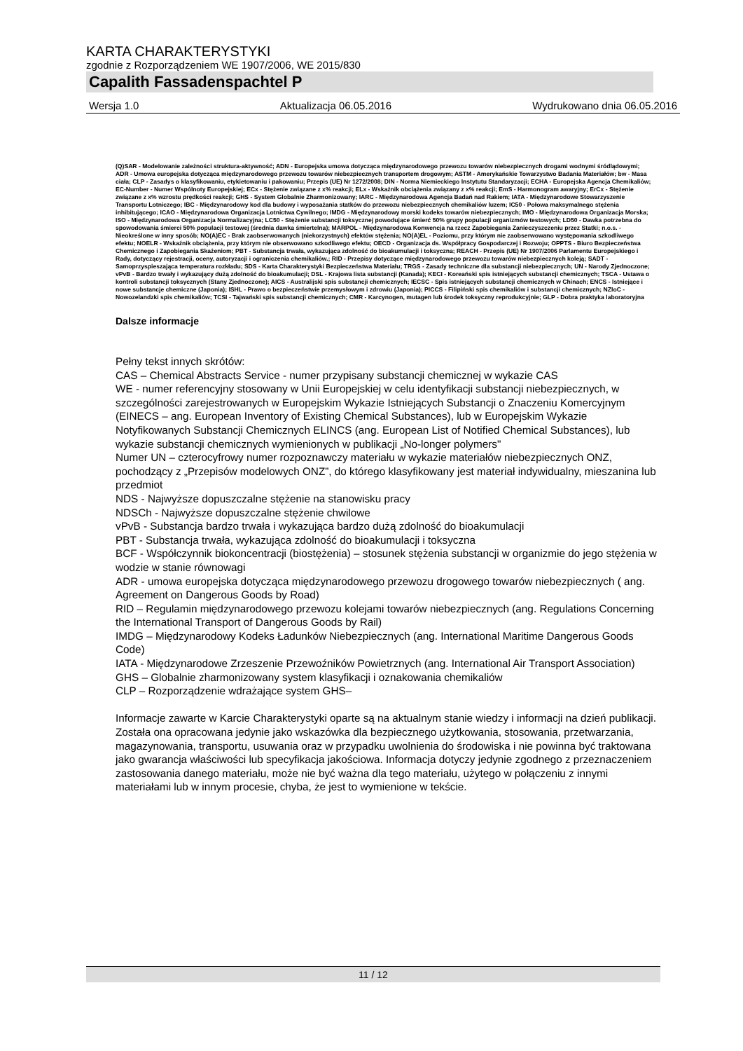KARTA CHARAKTERYSTYKI
zgodnie z Rozporządzeniem WE 1907/2006, WE 2015/830
Capalith Fassadenspachtel P
Wersja 1.0 Aktualizacja 06.05.2016 Wydrukowano dnia 06.05.2016
(Q)SAR - Modelowanie zależności struktura-aktywność; ADN - Europejska umowa dotycząca międzynarodowego przewozu towarów niebezpiecznych drogami wodnymi śródlądowymi; ADR - Umowa europejska dotycząca międzynarodowego przewozu towarów niebezpiecznych transportem drogowym; ASTM - Amerykańskie Towarzystwo Badania Materiałów; bw - Masa ciała; CLP - Zasadys o klasyfikowaniu, etykietowaniu i pakowaniu; Przepis (UE) Nr 1272/2008; DIN - Norma Niemieckiego Instytutu Standaryzacji; ECHA - Europejska Agencja Chemikaliów; EC-Number - Numer Wspólnoty Europejskiej; ECx - Stężenie związane z x% reakcji; ELx - Wskaźnik obciążenia związany z x% reakcji; EmS - Harmonogram awaryjny; ErCx - Stężenie związane z x% wzrostu prędkości reakcji; GHS - System Globalnie Zharmonizowany; IARC - Międzynarodowa Agencja Badań nad Rakiem; IATA - Międzynarodowe Stowarzyszenie Transportu Lotniczego; IBC - Międzynarodowy kod dla budowy i wyposażania statków do przewozu niebezpiecznych chemikaliów luzem; IC50 - Połowa maksymalnego stężenia inhibitującego; ICAO - Międzynarodowa Organizacja Lotnictwa Cywilnego; IMDG - Międzynarodowy morski kodeks towarów niebezpiecznych; IMO - Międzynarodowa Organizacja Morska; ISO - Międzynarodowa Organizacja Normalizacyjna; LC50 - Stężenie substancji toksycznej powodujące śmierć 50% grupy populacji organizmów testowych; LD50 - Dawka potrzebna do spowodowania śmierci 50% populacji testowej (średnia dawka śmiertelna); MARPOL - Międzynarodowa Konwencja na rzecz Zapobiegania Zanieczyszczeniu przez Statki; n.o.s. - Nieokreślone w inny sposób; NO(A)EC - Brak zaobserwowanych (niekorzystnych) efektów stężenia; NO(A)EL - Poziomu, przy którym nie zaobserwowano występowania szkodliwego efektu; NOELR - Wskaźnik obciążenia, przy którym nie obserwowano szkodliwego efektu; OECD - Organizacja ds. Współpracy Gospodarczej i Rozwoju; OPPTS - Biuro Bezpieczeństwa Chemicznego i Zapobiegania Skażeniom; PBT - Substancja trwała, wykazująca zdolność do bioakumulacji i toksyczna; REACH - Przepis (UE) Nr 1907/2006 Parlamentu Europejskiego i Rady, dotyczący rejestracji, oceny, autoryzacji i ograniczenia chemikaliów.; RID - Przepisy dotyczące międzynarodowego przewozu towarów niebezpiecznych koleją; SADT - Samoprzyspieszająca temperatura rozkładu; SDS - Karta Charakterystyki Bezpieczeństwa Materiału; TRGS - Zasady techniczne dla substancji niebezpiecznych; UN - Narody Zjednoczone; vPvB - Bardzo trwały i wykazujący dużą zdolność do bioakumulacji; DSL - Krajowa lista substancji (Kanada); KECI - Koreański spis istniejących substancji chemicznych; TSCA - Ustawa o kontroli substancji toksycznych (Stany Zjednoczone); AICS - Australijski spis substancji chemicznych; IECSC - Spis istniejących substancji chemicznych w Chinach; ENCS - Istniejące i nowe substancje chemiczne (Japonia); ISHL - Prawo o bezpieczeństwie przemysłowym i zdrowiu (Japonia); PICCS - Filipiński spis chemikaliów i substancji chemicznych; NZIoC - Nowozelandzki spis chemikaliów; TCSI - Tajwański spis substancji chemicznych; CMR - Karcynogen, mutagen lub środek toksyczny reprodukcyjnie; GLP - Dobra praktyka laboratoryjna
Dalsze informacje
Pełny tekst innych skrótów:
CAS – Chemical Abstracts Service - numer przypisany substancji chemicznej w wykazie CAS
WE - numer referencyjny stosowany w Unii Europejskiej w celu identyfikacji substancji niebezpiecznych, w szczególności zarejestrowanych w Europejskim Wykazie Istniejących Substancji o Znaczeniu Komercyjnym (EINECS – ang. European Inventory of Existing Chemical Substances), lub w Europejskim Wykazie Notyfikowanych Substancji Chemicznych ELINCS (ang. European List of Notified Chemical Substances), lub wykazie substancji chemicznych wymienionych w publikacji „No-longer polymers"
Numer UN – czterocyfrowy numer rozpoznawczy materiału w wykazie materiałów niebezpiecznych ONZ, pochodzący z „Przepisów modelowych ONZ”, do którego klasyfikowany jest materiał indywidualny, mieszanina lub przedmiot
NDS - Najwyższe dopuszczalne stężenie na stanowisku pracy
NDSCh - Najwyższe dopuszczalne stężenie chwilowe
vPvB - Substancja bardzo trwała i wykazująca bardzo dużą zdolność do bioakumulacji
PBT - Substancja trwała, wykazująca zdolność do bioakumulacji i toksyczna
BCF - Współczynnik biokoncentracji (biostężenia) – stosunek stężenia substancji w organizmie do jego stężenia w wodzie w stanie równowagi
ADR - umowa europejska dotycząca międzynarodowego przewozu drogowego towarów niebezpiecznych ( ang. Agreement on Dangerous Goods by Road)
RID – Regulamin międzynarodowego przewozu kolejami towarów niebezpiecznych (ang. Regulations Concerning the International Transport of Dangerous Goods by Rail)
IMDG – Międzynarodowy Kodeks Ładunków Niebezpiecznych (ang. International Maritime Dangerous Goods Code)
IATA - Międzynarodowe Zrzeszenie Przewoźników Powietrznych (ang. International Air Transport Association)
GHS – Globalnie zharmonizowany system klasyfikacji i oznakowania chemikaliów
CLP – Rozporządzenie wdrażające system GHS–
Informacje zawarte w Karcie Charakterystyki oparte są na aktualnym stanie wiedzy i informacji na dzień publikacji. Została ona opracowana jedynie jako wskazówka dla bezpiecznego użytkowania, stosowania, przetwarzania, magazynowania, transportu, usuwania oraz w przypadku uwolnienia do środowiska i nie powinna być traktowana jako gwarancja właściwości lub specyfikacja jakościowa. Informacja dotyczy jedynie zgodnego z przeznaczeniem zastosowania danego materiału, może nie być ważna dla tego materiału, użytego w połączeniu z innymi materiałami lub w innym procesie, chyba, że jest to wymienione w tekście.
11 / 12